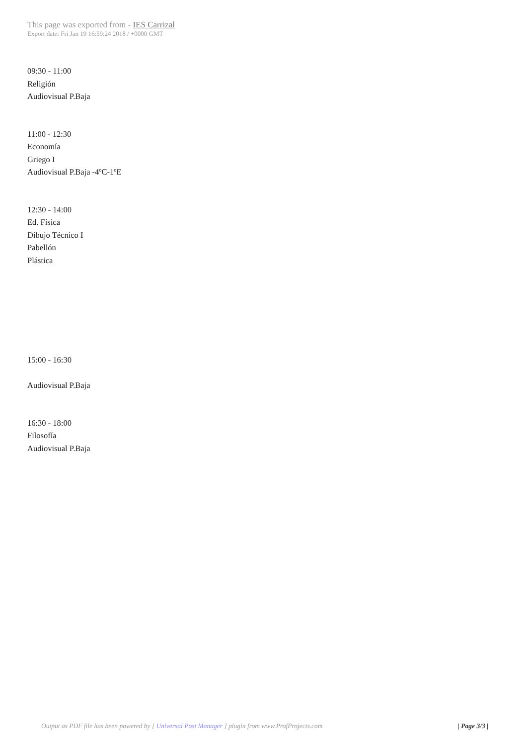This page was exported from - IES Carrizal
Export date: Fri Jan 19 16:59:24 2018 / +0000 GMT
09:30 - 11:00
Religión
Audiovisual P.Baja
11:00 - 12:30
Economía
Griego I
Audiovisual P.Baja -4ºC-1ºE
12:30 - 14:00
Ed. Física
Dibujo Técnico I
Pabellón
Plástica
15:00 - 16:30
Audiovisual P.Baja
16:30 - 18:00
Filosofía
Audiovisual P.Baja
Output as PDF file has been powered by [ Universal Post Manager ] plugin from www.ProfProjects.com
| Page 3/3 |